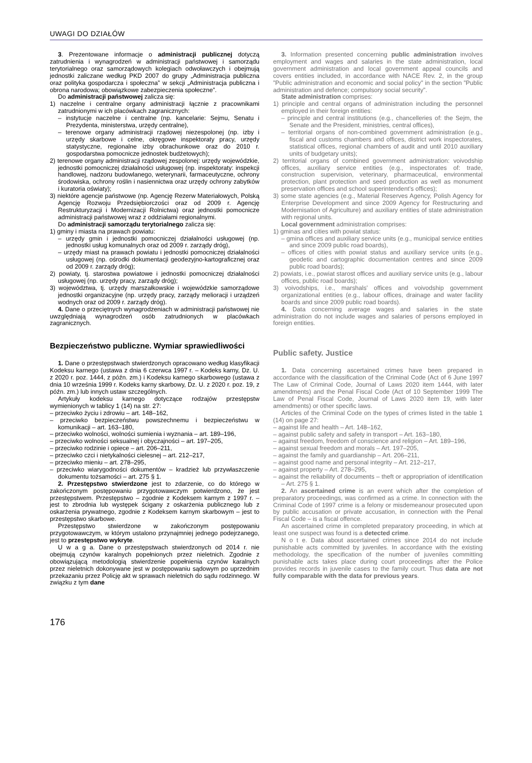UWAGI DO DZIAŁÓW
3. Prezentowane informacje o administracji publicznej dotyczą zatrudnienia i wynagrodzeń w administracji państwowej i samorządu terytorialnego oraz samorządowych kolegiach odwoławczych i obejmują jednostki zaliczane według PKD 2007 do grupy „Administracja publiczna oraz polityka gospodarcza i społeczna” w sekcji „Administracja publiczna i obrona narodowa; obowiązkowe zabezpieczenia społeczne”.
Do administracji państwowej zalicza się:
1) naczelne i centralne organy administracji łącznie z pracownikami zatrudnionymi w ich placówkach zagranicznych:
– instytucje naczelne i centralne (np. kancelarie: Sejmu, Senatu i Prezydenta, ministerstwa, urzędy centralne),
– terenowe organy administracji rządowej niezespolonej (np. izby i urzędy skarbowe i celne, okręgowe inspektoraty pracy, urzędy statystyczne, regionalne izby obrachunkowe oraz do 2010 r. gospodarstwa pomocnicze jednostek budżetowych);
2) terenowe organy administracji rządowej zespolonej: urzędy wojewódzkie, jednostki pomocniczej działalności usługowej (np. inspektoraty: inspekcji handlowej, nadzoru budowlanego, weterynarii, farmaceutyczne, ochrony środowiska, ochrony roślin i nasiennictwa oraz urzędy ochrony zabytków i kuratoria oświaty);
3) niektóre agencje państwowe (np. Agencję Rezerw Materiałowych, Polską Agencję Rozwoju Przedsiębiorczości oraz od 2009 r. Agencję Restrukturyzacji i Modernizacji Rolnictwa) oraz jednostki pomocnicze administracji państwowej wraz z oddziałami regionalnymi.
Do administracji samorządu terytorialnego zalicza się:
1) gminy i miasta na prawach powiatu:
– urzędy gmin i jednostki pomocniczej działalności usługowej (np. jednostki usług komunalnych oraz od 2009 r. zarządy dróg),
– urzędy miast na prawach powiatu i jednostki pomocniczej działalności usługowej (np. ośrodki dokumentacji geodezyjno-kartograficznej oraz od 2009 r. zarządy dróg);
2) powiaty, tj. starostwa powiatowe i jednostki pomocniczej działalności usługowej (np. urzędy pracy, zarządy dróg);
3) województwa, tj. urzędy marszałkowskie i wojewódzkie samorządowe jednostki organizacyjne (np. urzędy pracy, zarządy melioracji i urządzeń wodnych oraz od 2009 r. zarządy dróg).
4. Dane o przeciętnych wynagrodzeniach w administracji państwowej nie uwzględniają wynagrodzeń osób zatrudnionych w placówkach zagranicznych.
Bezpieczeństwo publiczne. Wymiar sprawiedliwości
1. Dane o przestępstwach stwierdzonych opracowano według klasyfikacji Kodeksu karnego (ustawa z dnia 6 czerwca 1997 r. – Kodeks karny, Dz. U. z 2020 r. poz. 1444, z późn. zm.) i Kodeksu karnego skarbowego (ustawa z dnia 10 września 1999 r. Kodeks karny skarbowy, Dz. U. z 2020 r. poz. 19, z późn. zm.) lub innych ustaw szczególnych.
Artykuły kodeksu karnego dotyczące rodzajów przestępstw wymienionych w tablicy 1 (14) na str. 27:
– przeciwko życiu i zdrowiu – art. 148–162,
– przeciwko bezpieczeństwu powszechnemu i bezpieczeństwu w komunikacji – art. 163–180,
– przeciwko wolności, wolności sumienia i wyznania – art. 189–196,
– przeciwko wolności seksualnej i obyczajności – art. 197–205,
– przeciwko rodzinie i opiece – art. 206–211,
– przeciwko czci i nietykalności cielesnej – art. 212–217,
– przeciwko mieniu – art. 278–295,
– przeciwko wiarygodności dokumentów – kradzież lub przywłaszczenie dokumentu tożsamości – art. 275 § 1.
2. Przestępstwo stwierdzone jest to zdarzenie, co do którego w zakończonym postępowaniu przygotowawczym potwierdzono, że jest przestępstwem. Przestępstwo – zgodnie z Kodeksem karnym z 1997 r. – jest to zbrodnia lub występek ścigany z oskarżenia publicznego lub z oskarżenia prywatnego, zgodnie z Kodeksem karnym skarbowym – jest to przestępstwo skarbowe.
Przestępstwo stwierdzone w zakończonym postępowaniu przygotowawczym, w którym ustalono przynajmniej jednego podejrzanego, jest to przestępstwo wykryte.
U w a g a. Dane o przestępstwach stwierdzonych od 2014 r. nie obejmują czynów karalnych popełnionych przez nieletnich. Zgodnie z obowiązującą metodologią stwierdzenie popełnienia czynów karalnych przez nieletnich dokonywane jest w postępowaniu sądowym po uprzednim przekazaniu przez Policję akt w sprawach nieletnich do sądu rodzinnego. W związku z tym dane
3. Information presented concerning public administration involves employment and wages and salaries in the state administration, local government administration and local government appeal councils and covers entities included, in accordance with NACE Rev. 2, in the group ”Public administration and economic and social policy” in the section ”Public administration and defence; compulsory social security”.
State administration comprises:
1) principle and central organs of administration including the personnel employed in their foreign entities:
– principle and central institutions (e.g., chancelleries of: the Sejm, the Senate and the President, ministries, central offices),
– territorial organs of non-combined government administration (e.g., fiscal and customs chambers and offices, district work inspectorates, statistical offices, regional chambers of audit and until 2010 auxiliary units of budgetary units);
2) territorial organs of combined government administration: voivodship offices, auxiliary service entities (e.g., inspectorates of: trade, construction supervision, veterinary, pharmaceutical, environmental protection, plant protection and seed production as well as monument preservation offices and school superintendent’s offices);
3) some state agencies (e.g., Material Reserves Agency, Polish Agency for Enterprise Development and since 2009 Agency for Restructuring and Modernisation of Agriculture) and auxiliary entities of state administration with regional units.
Local government administration comprises:
1) gminas and cities with powiat status:
– gmina offices and auxiliary service units (e.g., municipal service entities and since 2009 public road boards),
– offices of cities with powiat status and auxiliary service units (e.g., geodetic and cartographic documentation centres and since 2009 public road boards);
2) powiats, i.e., powiat starost offices and auxiliary service units (e.g., labour offices, public road boards);
3) voivodships, i.e., marshals’ offices and voivodship government organizational entities (e.g., labour offices, drainage and water facility boards and since 2009 public road boards).
4. Data concerning average wages and salaries in the state administration do not include wages and salaries of persons employed in foreign entities.
Public safety. Justice
1. Data concerning ascertained crimes have been prepared in accordance with the classification of the Criminal Code (Act of 6 June 1997 The Law of Criminal Code, Journal of Laws 2020 item 1444, with later amendments) and the Penal Fiscal Code (Act of 10 September 1999 The Law of Penal Fiscal Code, Journal of Laws 2020 item 19, with later amendments) or other specific laws.
Articles of the Criminal Code on the types of crimes listed in the table 1 (14) on page 27:
– against life and health – Art. 148–162,
– against public safety and safety in transport – Art. 163–180,
– against freedom, freedom of conscience and religion – Art. 189–196,
– against sexual freedom and morals – Art. 197–205,
– against the family and guardianship – Art. 206–211,
– against good name and personal integrity – Art. 212–217,
– against property – Art. 278–295,
– against the reliability of documents – theft or appropriation of identification – Art. 275 § 1.
2. An ascertained crime is an event which after the completion of preparatory proceedings, was confirmed as a crime. In connection with the Criminal Code of 1997 crime is a felony or misdemeanour prosecuted upon by public accusation or private accusation, in connection with the Penal Fiscal Code – is a fiscal offence.
An ascertained crime in completed preparatory proceeding, in which at least one suspect was found is a detected crime.
N o t e. Data about ascertained crimes since 2014 do not include punishable acts committed by juveniles. In accordance with the existing methodology, the specification of the number of juveniles committing punishable acts takes place during court proceedings after the Police provides records in juvenile cases to the family court. Thus data are not fully comparable with the data for previous years.
176